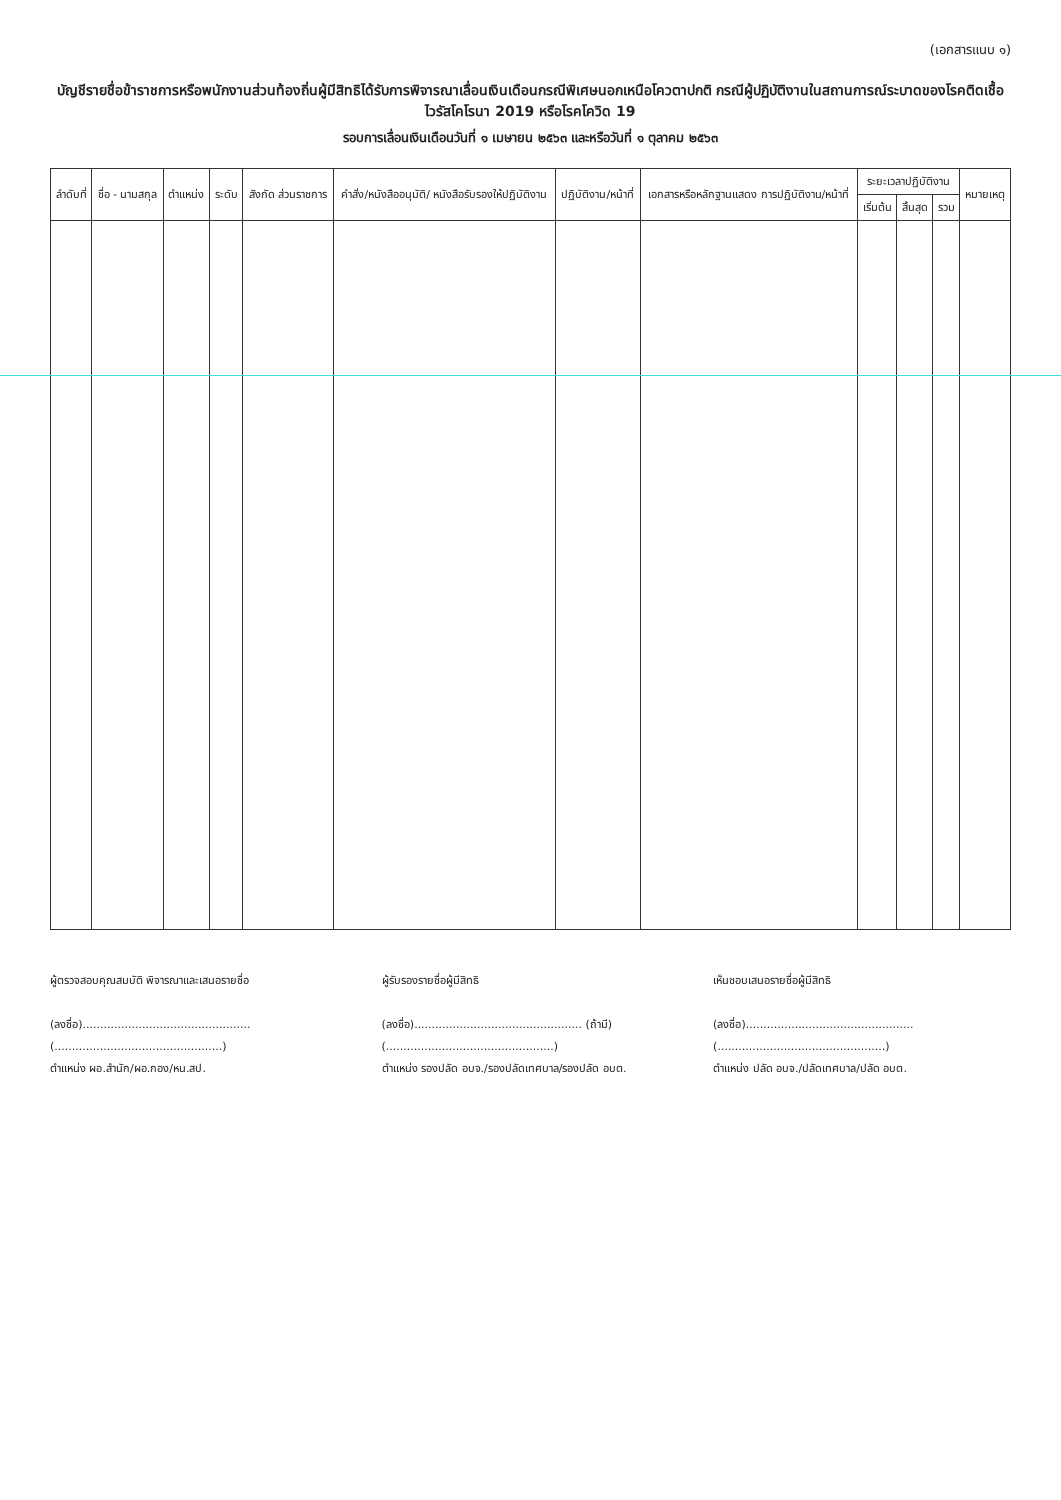(เอกสารแนบ ๑)
บัญชีรายชื่อข้าราชการหรือพนักงานส่วนท้องถิ่นผู้มีสิทธิได้รับการพิจารณาเลื่อนเงินเดือนกรณีพิเศษนอกเหนือโควตาปกติ กรณีผู้ปฏิบัติงานในสถานการณ์ระบาดของโรคติดเชื้อไวรัสโคโรนา 2019 หรือโรคโควิด 19
รอบการเลื่อนเงินเดือนวันที่ ๑ เมษายน ๒๕๖๓ และหรือวันที่ ๑ ตุลาคม ๒๕๖๓
| ลำดับที่ | ชื่อ - นามสกุล | ตำแหน่ง | ระดับ | สังกัด ส่วนราชการ | คำสั่ง/หนังสืออนุมัติ/ หนังสือรับรองให้ปฏิบัติงาน | ปฏิบัติงาน/หน้าที่ | เอกสารหรือหลักฐานแสดง การปฏิบัติงาน/หน้าที่ | ระยะเวลาปฏิบัติงาน | | | หมายเหตุ |
| --- | --- | --- | --- | --- | --- | --- | --- | --- | --- | --- | --- |
| | | | | | | | | เริ่มต้น | สิ้นสุด | รวม | |
ผู้ตรวจสอบคุณสมบัติ พิจารณาและเสนอรายชื่อ
(ลงชื่อ)................................................
(................................................)
ตำแหน่ง ผอ.สำนัก/ผอ.กอง/หน.สป.
ผู้รับรองรายชื่อผู้มีสิทธิ
(ลงชื่อ)................................................ (ถ้ามี)
(................................................)
ตำแหน่ง รองปลัด อบจ./รองปลัดเทศบาล/รองปลัด อบต.
เห็นชอบเสนอรายชื่อผู้มีสิทธิ
(ลงชื่อ)................................................
(................................................)
ตำแหน่ง ปลัด อบจ./ปลัดเทศบาล/ปลัด อบต.